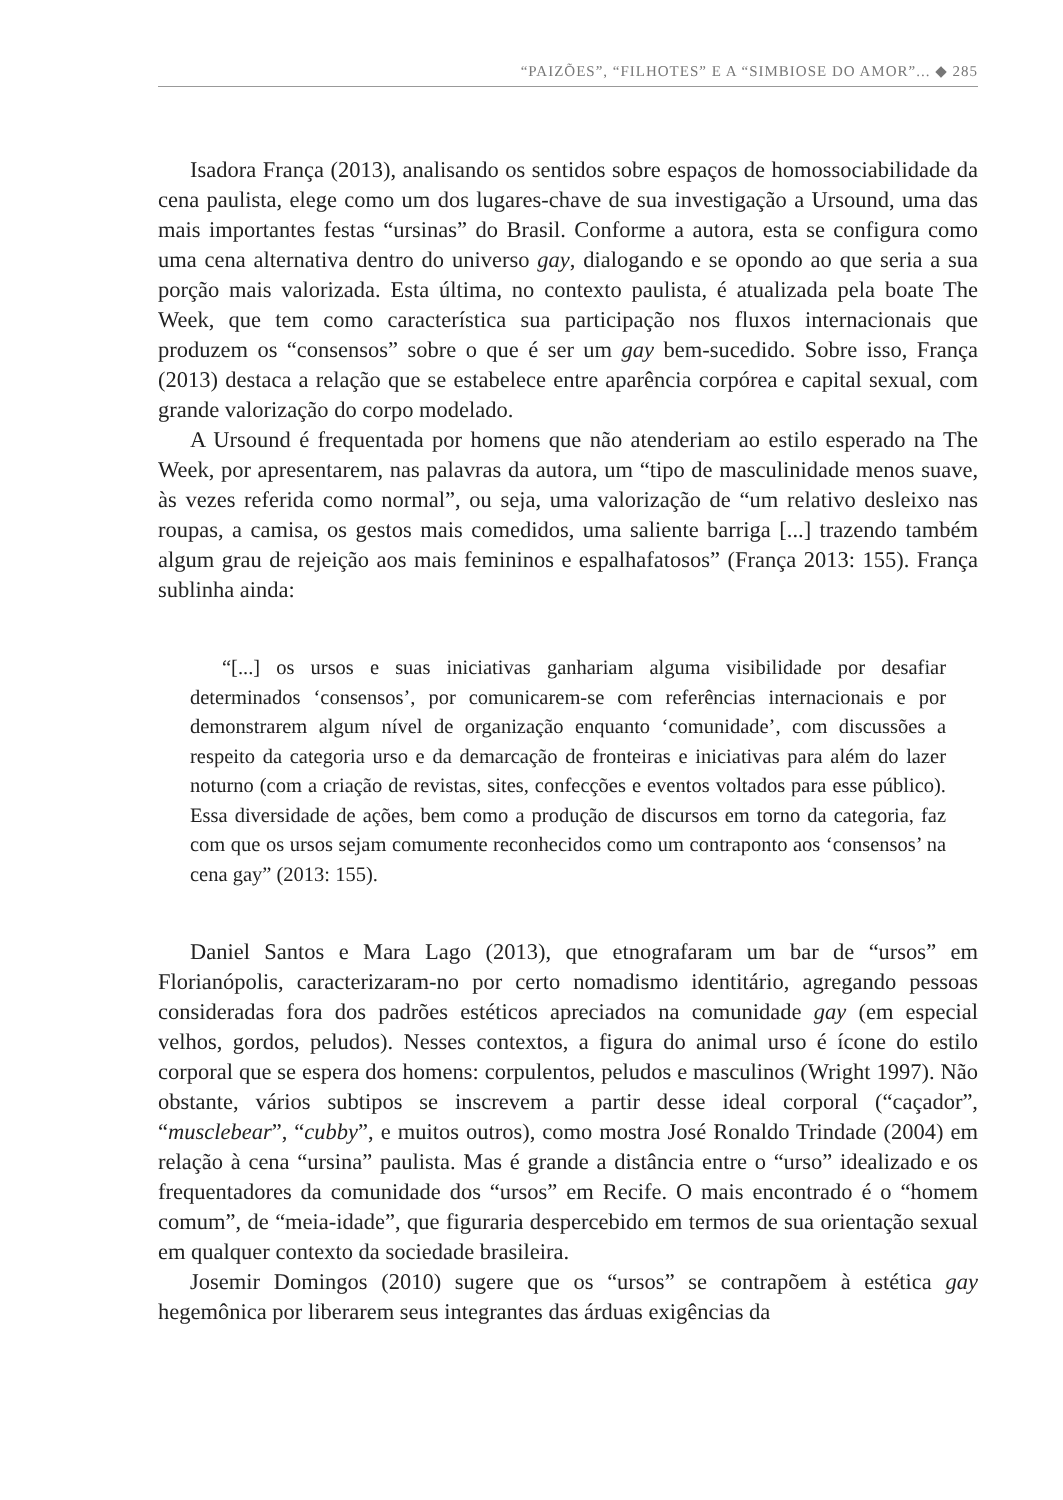“PAIZÕES”, “FILHOTES” E A “SIMBIOSE DO AMOR”... ◆ 285
Isadora França (2013), analisando os sentidos sobre espaços de homossociabilidade da cena paulista, elege como um dos lugares-chave de sua investigação a Ursound, uma das mais importantes festas “ursinas” do Brasil. Conforme a autora, esta se configura como uma cena alternativa dentro do universo gay, dialogando e se opondo ao que seria a sua porção mais valorizada. Esta última, no contexto paulista, é atualizada pela boate The Week, que tem como característica sua participação nos fluxos internacionais que produzem os “consensos” sobre o que é ser um gay bem-sucedido. Sobre isso, França (2013) destaca a relação que se estabelece entre aparência corpórea e capital sexual, com grande valorização do corpo modelado.
A Ursound é frequentada por homens que não atenderiam ao estilo esperado na The Week, por apresentarem, nas palavras da autora, um “tipo de masculinidade menos suave, às vezes referida como normal”, ou seja, uma valorização de “um relativo desleixo nas roupas, a camisa, os gestos mais comedidos, uma saliente barriga [...] trazendo também algum grau de rejeição aos mais femininos e espalhafatosos” (França 2013: 155). França sublinha ainda:
“[...] os ursos e suas iniciativas ganhariam alguma visibilidade por desafiar determinados ‘consensos’, por comunicarem-se com referências internacionais e por demonstrarem algum nível de organização enquanto ‘comunidade’, com discussões a respeito da categoria urso e da demarcação de fronteiras e iniciativas para além do lazer noturno (com a criação de revistas, sites, confecções e eventos voltados para esse público). Essa diversidade de ações, bem como a produção de discursos em torno da categoria, faz com que os ursos sejam comumente reconhecidos como um contraponto aos ‘consensos’ na cena gay” (2013: 155).
Daniel Santos e Mara Lago (2013), que etnografaram um bar de “ursos” em Florianópolis, caracterizaram-no por certo nomadismo identitário, agregando pessoas consideradas fora dos padrões estéticos apreciados na comunidade gay (em especial velhos, gordos, peludos). Nesses contextos, a figura do animal urso é ícone do estilo corporal que se espera dos homens: corpulentos, peludos e masculinos (Wright 1997). Não obstante, vários subtipos se inscrevem a partir desse ideal corporal (“caçador”, “musclebear”, “cubby”, e muitos outros), como mostra José Ronaldo Trindade (2004) em relação à cena “ursina” paulista. Mas é grande a distância entre o “urso” idealizado e os frequentadores da comunidade dos “ursos” em Recife. O mais encontrado é o “homem comum”, de “meia-idade”, que figuraria despercebido em termos de sua orientação sexual em qualquer contexto da sociedade brasileira.
Josemir Domingos (2010) sugere que os “ursos” se contrapõem à estética gay hegemônica por liberarem seus integrantes das árduas exigências da